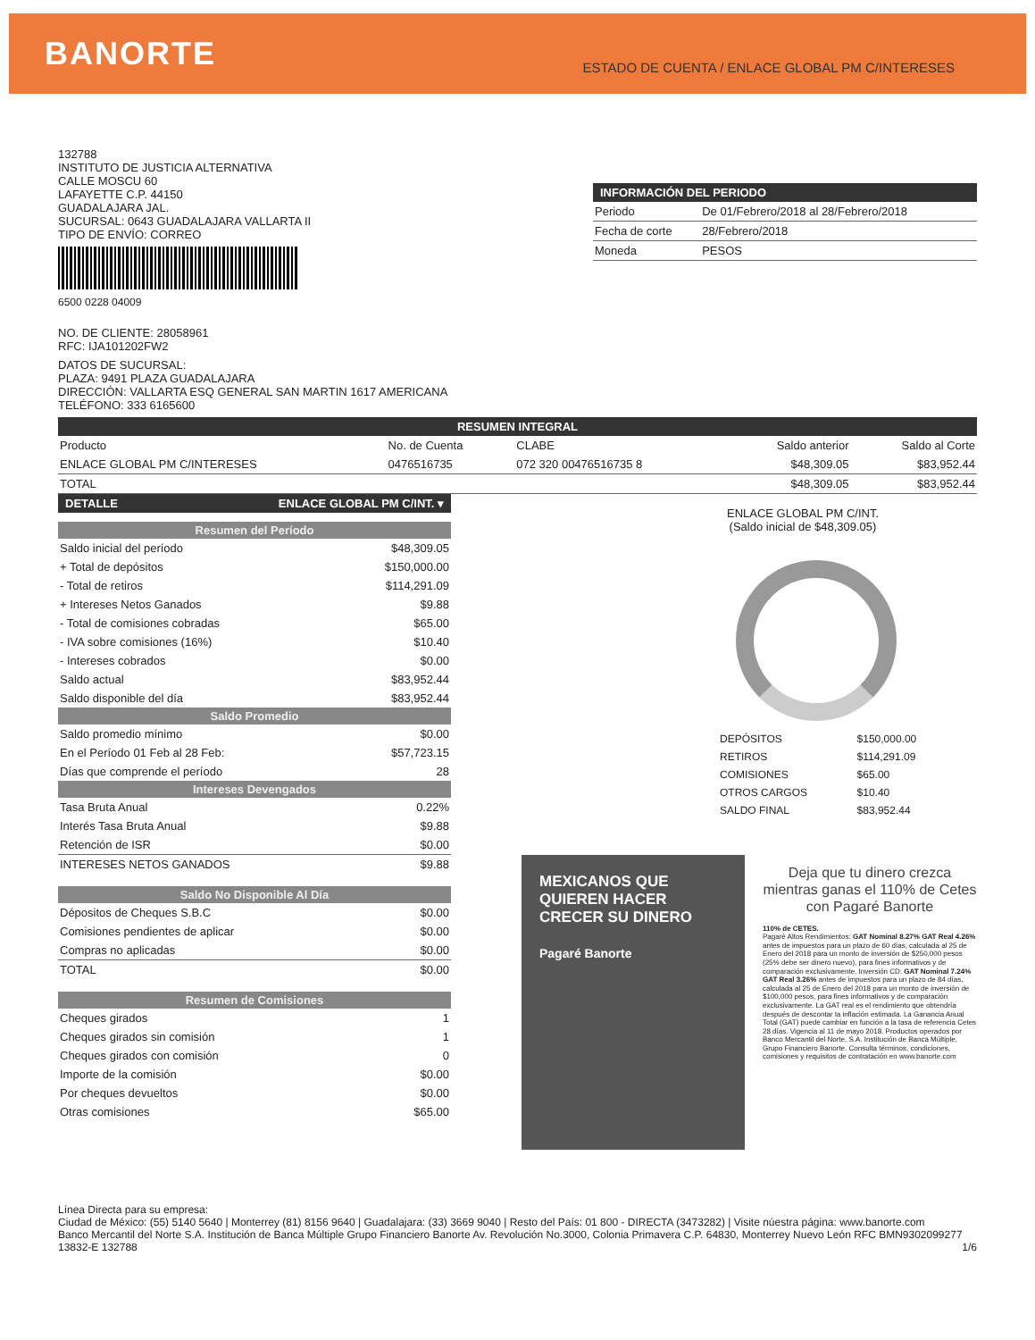BANORTE
ESTADO DE CUENTA / ENLACE GLOBAL PM C/INTERESES
132788
INSTITUTO DE JUSTICIA ALTERNATIVA
CALLE MOSCU 60
LAFAYETTE C.P. 44150
GUADALAJARA JAL.
SUCURSAL: 0643 GUADALAJARA VALLARTA II
TIPO DE ENVÍO: CORREO
6500 0228 04009
INFORMACIÓN DEL PERIODO
| Periodo | De 01/Febrero/2018 al 28/Febrero/2018 |
| Fecha de corte | 28/Febrero/2018 |
| Moneda | PESOS |
NO. DE CLIENTE: 28058961
RFC: IJA101202FW2
DATOS DE SUCURSAL:
PLAZA: 9491 PLAZA GUADALAJARA
DIRECCIÓN: VALLARTA ESQ GENERAL SAN MARTIN 1617 AMERICANA
TELÉFONO: 333 6165600
RESUMEN INTEGRAL
| Producto | No. de Cuenta | CLABE | Saldo anterior | Saldo al Corte |
| --- | --- | --- | --- | --- |
| ENLACE GLOBAL PM C/INTERESES | 0476516735 | 072 320 00476516735 8 | $48,309.05 | $83,952.44 |
| TOTAL | | | $48,309.05 | $83,952.44 |
DETALLE ENLACE GLOBAL PM C/INT. ▾
Resumen del Período
| Saldo inicial del período | $48,309.05 |
| + Total de depósitos | $150,000.00 |
| - Total de retiros | $114,291.09 |
| + Intereses Netos Ganados | $9.88 |
| - Total de comisiones cobradas | $65.00 |
| - IVA sobre comisiones (16%) | $10.40 |
| - Intereses cobrados | $0.00 |
| Saldo actual | $83,952.44 |
| Saldo disponible del día | $83,952.44 |
Saldo Promedio
| Saldo promedio mínimo | $0.00 |
| En el Período 01 Feb al 28 Feb: | $57,723.15 |
| Días que comprende el período | 28 |
Intereses Devengados
| Tasa Bruta Anual | 0.22% |
| Interés Tasa Bruta Anual | $9.88 |
| Retención de ISR | $0.00 |
| INTERESES NETOS GANADOS | $9.88 |
Saldo No Disponible Al Día
| Dépositos de Cheques S.B.C | $0.00 |
| Comisiones pendientes de aplicar | $0.00 |
| Compras no aplicadas | $0.00 |
| TOTAL | $0.00 |
Resumen de Comisiones
| Cheques girados | 1 |
| Cheques girados sin comisión | 1 |
| Cheques girados con comisión | 0 |
| Importe de la comisión | $0.00 |
| Por cheques devueltos | $0.00 |
| Otras comisiones | $65.00 |
ENLACE GLOBAL PM C/INT.
(Saldo inicial de $48,309.05)
| DEPÓSITOS | $150,000.00 |
| RETIROS | $114,291.09 |
| COMISIONES | $65.00 |
| OTROS CARGOS | $10.40 |
| SALDO FINAL | $83,952.44 |
MEXICANOS QUE QUIEREN HACER CRECER SU DINERO
Pagaré Banorte
Deja que tu dinero crezca mientras ganas el 110% de Cetes con Pagaré Banorte
110% de CETES.
Pagaré Altos Rendimientos: GAT Nominal 8.27% GAT Real 4.26% antes de impuestos para un plazo de 60 días, calculada al 25 de Enero del 2018 para un monto de inversión de $250,000 pesos (25% debe ser dinero nuevo), para fines informativos y de comparación exclusivamente. Inversión CD: GAT Nominal 7.24% GAT Real 3.26% antes de impuestos para un plazo de 84 días, calculada al 25 de Enero del 2018 para un monto de inversión de $100,000 pesos, para fines informativos y de comparación exclusivamente. La GAT real es el rendimiento que obtendría después de descontar la inflación estimada. La Ganancia Anual Total (GAT) puede cambiar en función a la tasa de referencia Cetes 28 días. Vigencia al 11 de mayo 2018. Productos operados por Banco Mercantil del Norte, S.A. Institución de Banca Múltiple, Grupo Financiero Banorte. Consulta términos, condiciones, comisiones y requisitos de contratación en www.banorte.com
Línea Directa para su empresa:
Ciudad de México: (55) 5140 5640 | Monterrey (81) 8156 9640 | Guadalajara: (33) 3669 9040 | Resto del País: 01 800 - DIRECTA (3473282) | Visite núestra página: www.banorte.com
Banco Mercantil del Norte S.A. Institución de Banca Múltiple Grupo Financiero Banorte Av. Revolución No.3000, Colonia Primavera C.P. 64830, Monterrey Nuevo León RFC BMN9302099277
13832-E 132788 1/6